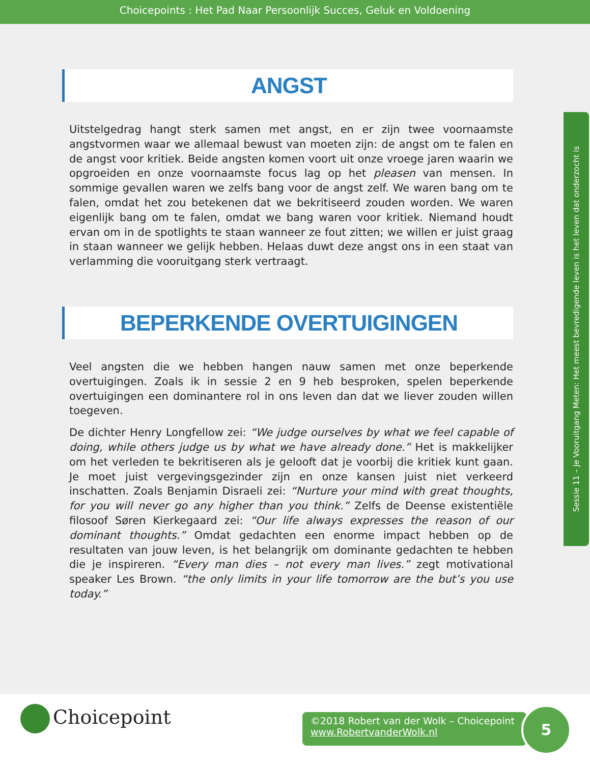Choicepoints : Het Pad Naar Persoonlijk Succes, Geluk en Voldoening
ANGST
Uitstelgedrag hangt sterk samen met angst, en er zijn twee voornaamste angstvormen waar we allemaal bewust van moeten zijn: de angst om te falen en de angst voor kritiek. Beide angsten komen voort uit onze vroege jaren waarin we opgroeiden en onze voornaamste focus lag op het pleasen van mensen. In sommige gevallen waren we zelfs bang voor de angst zelf. We waren bang om te falen, omdat het zou betekenen dat we bekritiseerd zouden worden. We waren eigenlijk bang om te falen, omdat we bang waren voor kritiek. Niemand houdt ervan om in de spotlights te staan wanneer ze fout zitten; we willen er juist graag in staan wanneer we gelijk hebben. Helaas duwt deze angst ons in een staat van verlamming die vooruitgang sterk vertraagt.
BEPERKENDE OVERTUIGINGEN
Veel angsten die we hebben hangen nauw samen met onze beperkende overtuigingen. Zoals ik in sessie 2 en 9 heb besproken, spelen beperkende overtuigingen een dominantere rol in ons leven dan dat we liever zouden willen toegeven.
De dichter Henry Longfellow zei: “We judge ourselves by what we feel capable of doing, while others judge us by what we have already done.” Het is makkelijker om het verleden te bekritiseren als je gelooft dat je voorbij die kritiek kunt gaan. Je moet juist vergevingsgezinder zijn en onze kansen juist niet verkeerd inschatten. Zoals Benjamin Disraeli zei: “Nurture your mind with great thoughts, for you will never go any higher than you think.” Zelfs de Deense existentiële filosoof Søren Kierkegaard zei: “Our life always expresses the reason of our dominant thoughts.” Omdat gedachten een enorme impact hebben op de resultaten van jouw leven, is het belangrijk om dominante gedachten te hebben die je inspireren. “Every man dies – not every man lives.” zegt motivational speaker Les Brown. “the only limits in your life tomorrow are the but’s you use today.”
Sessie 11 – Je Vooruitgang Meten: Het meest bevredigende leven is het leven dat onderzocht is
Choicepoint
©2018 Robert van der Wolk – Choicepoint
www.RobertvanderWolk.nl
5